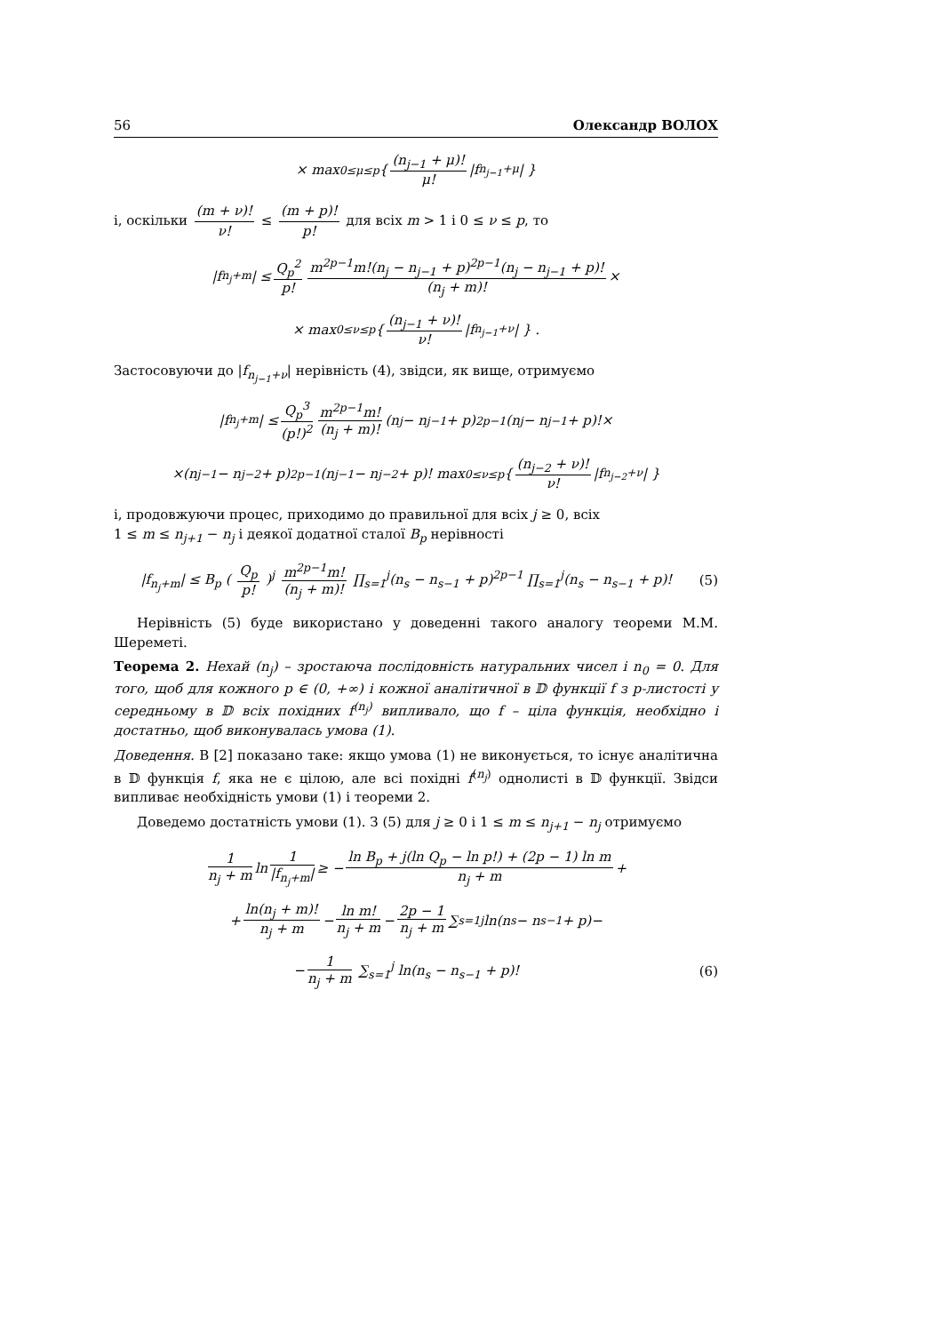56 Олександр ВОЛОХ
× max<sub>0≤μ≤p</sub> { (n<sub>j−1</sub> + μ)! μ! |f<sub>n<sub>j−1</sub>+μ</sub>| }
і, оскільки (m + ν)! ν! ≤ (m + p)! p! для всіх m > 1 і 0 ≤ ν ≤ p, то
|f<sub>n<sub>j</sub>+m</sub>| ≤ Q<sub>p</sub><sup>2</sup> p! m<sup>2p−1</sup>m!(n<sub>j</sub> − n<sub>j−1</sub> + p)<sup>2p−1</sup>(n<sub>j</sub> − n<sub>j−1</sub> + p)! (n<sub>j</sub> + m)! ×
× max<sub>0≤ν≤p</sub> { (n<sub>j−1</sub> + ν)! ν! |f<sub>n<sub>j−1</sub>+ν</sub>| } .
Застосовуючи до |f<sub>n<sub>j−1</sub>+ν</sub>| нерівність (4), звідси, як вище, отримуємо
|f<sub>n<sub>j</sub>+m</sub>| ≤ Q<sub>p</sub><sup>3</sup> (p!)<sup>2</sup> m<sup>2p−1</sup>m! (n<sub>j</sub> + m)! (n<sub>j</sub> − n<sub>j−1</sub> + p)<sup>2p−1</sup>(n<sub>j</sub> − n<sub>j−1</sub> + p)!×
×(n<sub>j−1</sub> − n<sub>j−2</sub> + p)<sup>2p−1</sup>(n<sub>j−1</sub> − n<sub>j−2</sub> + p)! max<sub>0≤ν≤p</sub> { (n<sub>j−2</sub> + ν)! ν! |f<sub>n<sub>j−2</sub>+ν</sub>| }
і, продовжуючи процес, приходимо до правильної для всіх j ≥ 0, всіх
1 ≤ m ≤ n<sub>j+1</sub> − n<sub>j</sub> і деякої додатної сталої B<sub>p</sub> нерівності
|f<sub>n<sub>j</sub>+m</sub>| ≤ B<sub>p</sub> ( Q<sub>p</sub> p! )<sup>j</sup> m<sup>2p−1</sup>m! (n<sub>j</sub> + m)! ∏<sub>s=1</sub><sup>j</sup>(n<sub>s</sub> − n<sub>s−1</sub> + p)<sup>2p−1</sup> ∏<sub>s=1</sub><sup>j</sup>(n<sub>s</sub> − n<sub>s−1</sub> + p)! (5)
Нерівність (5) буде використано у доведенні такого аналогу теореми М.М. Шереметі.
Теорема 2. Нехай (n<sub>j</sub>) – зростаюча послідовність натуральних чисел і n<sub>0</sub> = 0. Для того, щоб для кожного p ∈ (0, +∞) і кожної аналітичної в 𝔻 функції f з p-листості у середньому в 𝔻 всіх похідних f<sup>(n<sub>j</sub>)</sup> випливало, що f – ціла функція, необхідно і достатньо, щоб виконувалась умова (1).
Доведення. В [2] показано таке: якщо умова (1) не виконується, то існує аналітична в 𝔻 функція f, яка не є цілою, але всі похідні f<sup>(n<sub>j</sub>)</sup> однолисті в 𝔻 функції. Звідси випливає необхідність умови (1) і теореми 2.
Доведемо достатність умови (1). З (5) для j ≥ 0 і 1 ≤ m ≤ n<sub>j+1</sub> − n<sub>j</sub> отримуємо
1 n<sub>j</sub> + m ln 1 |f<sub>n<sub>j</sub>+m</sub>| ≥ − ln B<sub>p</sub> + j(ln Q<sub>p</sub> − ln p!) + (2p − 1) ln m n<sub>j</sub> + m +
+ ln(n<sub>j</sub> + m)! n<sub>j</sub> + m − ln m! n<sub>j</sub> + m − 2p − 1 n<sub>j</sub> + m ∑<sub>s=1</sub><sup>j</sup> ln(n<sub>s</sub> − n<sub>s−1</sub> + p)−
− 1 n<sub>j</sub> + m ∑<sub>s=1</sub><sup>j</sup> ln(n<sub>s</sub> − n<sub>s−1</sub> + p)! (6)